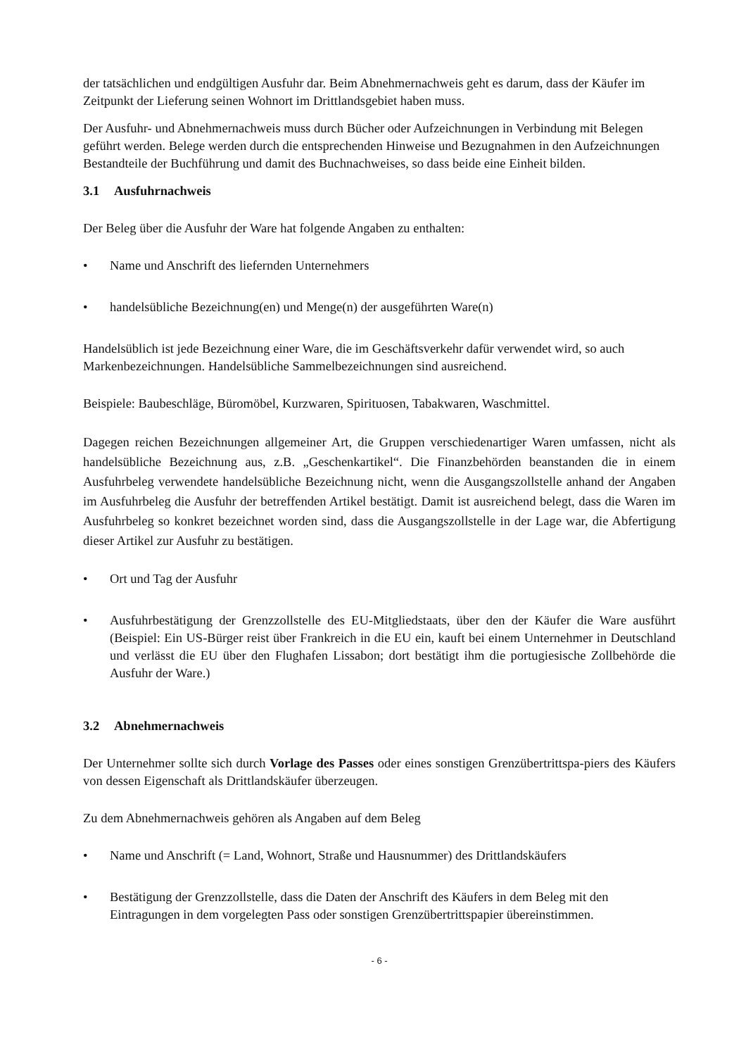der tatsächlichen und endgültigen Ausfuhr dar. Beim Abnehmernachweis geht es darum, dass der Käufer im Zeitpunkt der Lieferung seinen Wohnort im Drittlandsgebiet haben muss.
Der Ausfuhr- und Abnehmernachweis muss durch Bücher oder Aufzeichnungen in Verbindung mit Belegen geführt werden. Belege werden durch die entsprechenden Hinweise und Bezugnahmen in den Aufzeichnungen Bestandteile der Buchführung und damit des Buchnachweises, so dass beide eine Einheit bilden.
3.1 Ausfuhrnachweis
Der Beleg über die Ausfuhr der Ware hat folgende Angaben zu enthalten:
• Name und Anschrift des liefernden Unternehmers
• handelsübliche Bezeichnung(en) und Menge(n) der ausgeführten Ware(n)
Handelsüblich ist jede Bezeichnung einer Ware, die im Geschäftsverkehr dafür verwendet wird, so auch Markenbezeichnungen. Handelsübliche Sammelbezeichnungen sind ausreichend.
Beispiele: Baubeschläge, Büromöbel, Kurzwaren, Spirituosen, Tabakwaren, Waschmittel.
Dagegen reichen Bezeichnungen allgemeiner Art, die Gruppen verschiedenartiger Waren umfassen, nicht als handelsübliche Bezeichnung aus, z.B. „Geschenkartikel“. Die Finanzbehörden beanstanden die in einem Ausfuhrbeleg verwendete handelsübliche Bezeichnung nicht, wenn die Ausgangszollstelle anhand der Angaben im Ausfuhrbeleg die Ausfuhr der betreffenden Artikel bestätigt. Damit ist ausreichend belegt, dass die Waren im Ausfuhrbeleg so konkret bezeichnet worden sind, dass die Ausgangszollstelle in der Lage war, die Abfertigung dieser Artikel zur Ausfuhr zu bestätigen.
• Ort und Tag der Ausfuhr
• Ausfuhrbestätigung der Grenzzollstelle des EU-Mitgliedstaats, über den der Käufer die Ware ausführt (Beispiel: Ein US-Bürger reist über Frankreich in die EU ein, kauft bei einem Unternehmer in Deutschland und verlässt die EU über den Flughafen Lissabon; dort bestätigt ihm die portugiesische Zollbehörde die Ausfuhr der Ware.)
3.2 Abnehmernachweis
Der Unternehmer sollte sich durch Vorlage des Passes oder eines sonstigen Grenzübertrittspa-piers des Käufers von dessen Eigenschaft als Drittlandskäufer überzeugen.
Zu dem Abnehmernachweis gehören als Angaben auf dem Beleg
• Name und Anschrift (= Land, Wohnort, Straße und Hausnummer) des Drittlandskäufers
• Bestätigung der Grenzzollstelle, dass die Daten der Anschrift des Käufers in dem Beleg mit den Eintragungen in dem vorgelegten Pass oder sonstigen Grenzübertrittspapier übereinstimmen.
- 6 -